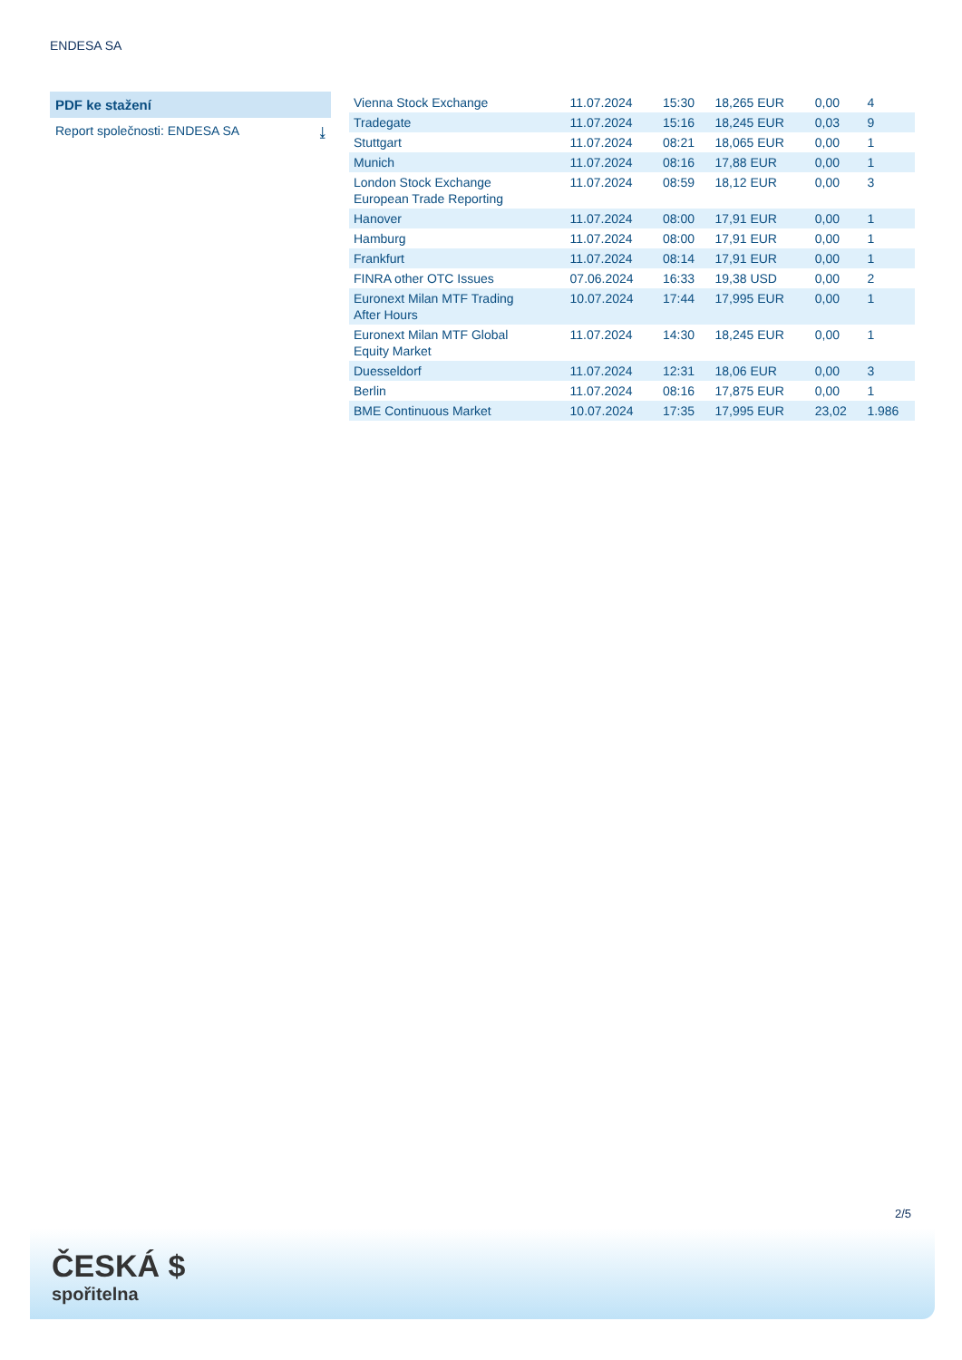ENDESA SA
PDF ke stažení
Report společnosti: ENDESA SA ⤓
| Vienna Stock Exchange | 11.07.2024 | 15:30 | 18,265 EUR | 0,00 | 4 |
| Tradegate | 11.07.2024 | 15:16 | 18,245 EUR | 0,03 | 9 |
| Stuttgart | 11.07.2024 | 08:21 | 18,065 EUR | 0,00 | 1 |
| Munich | 11.07.2024 | 08:16 | 17,88 EUR | 0,00 | 1 |
| London Stock Exchange European Trade Reporting | 11.07.2024 | 08:59 | 18,12 EUR | 0,00 | 3 |
| Hanover | 11.07.2024 | 08:00 | 17,91 EUR | 0,00 | 1 |
| Hamburg | 11.07.2024 | 08:00 | 17,91 EUR | 0,00 | 1 |
| Frankfurt | 11.07.2024 | 08:14 | 17,91 EUR | 0,00 | 1 |
| FINRA other OTC Issues | 07.06.2024 | 16:33 | 19,38 USD | 0,00 | 2 |
| Euronext Milan MTF Trading After Hours | 10.07.2024 | 17:44 | 17,995 EUR | 0,00 | 1 |
| Euronext Milan MTF Global Equity Market | 11.07.2024 | 14:30 | 18,245 EUR | 0,00 | 1 |
| Duesseldorf | 11.07.2024 | 12:31 | 18,06 EUR | 0,00 | 3 |
| Berlin | 11.07.2024 | 08:16 | 17,875 EUR | 0,00 | 1 |
| BME Continuous Market | 10.07.2024 | 17:35 | 17,995 EUR | 23,02 | 1.986 |
2/5
ČESKÁ $
spořitelna